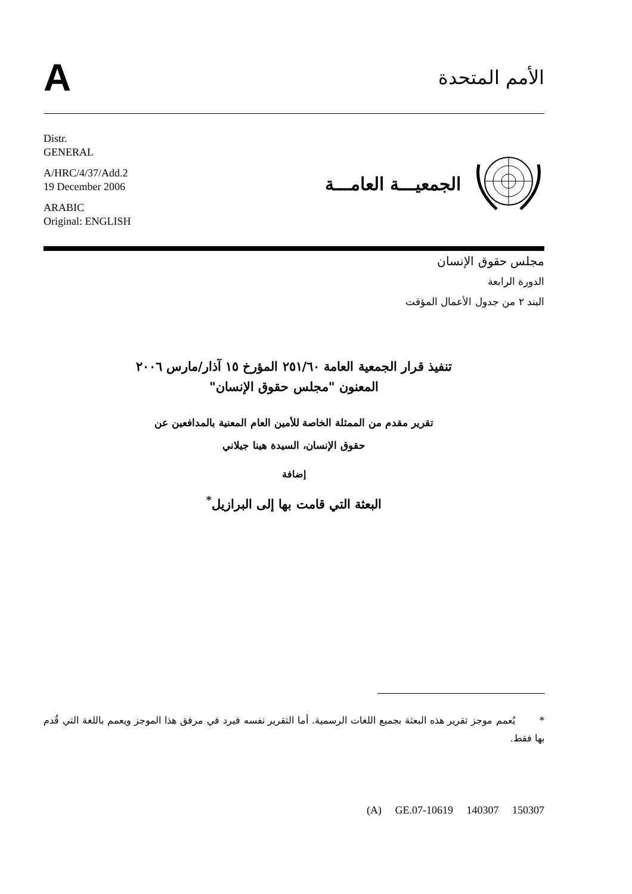A
الأمم المتحدة
Distr.
GENERAL
A/HRC/4/37/Add.2
19 December 2006
ARABIC
Original: ENGLISH
الجمعيـــة العامـــة
مجلس حقوق الإنسان
الدورة الرابعة
البند ٢ من جدول الأعمال المؤقت
تنفيذ قرار الجمعية العامة ٢٥١/٦٠ المؤرخ ١٥ آذار/مارس ٢٠٠٦
المعنون "مجلس حقوق الإنسان"
تقرير مقدم من الممثلة الخاصة للأمين العام المعنية بالمدافعين عن
حقوق الإنسان، السيدة هينا جيلاني
إضافة
البعثة التي قامت بها إلى البرازيل<sup>*</sup>
* يُعمم موجز تقرير هذه البعثة بجميع اللغات الرسمية. أما التقرير نفسه فيرد في مرفق هذا الموجز ويعمم باللغة التي قُدم بها فقط.
(A) GE.07-10619 140307 150307